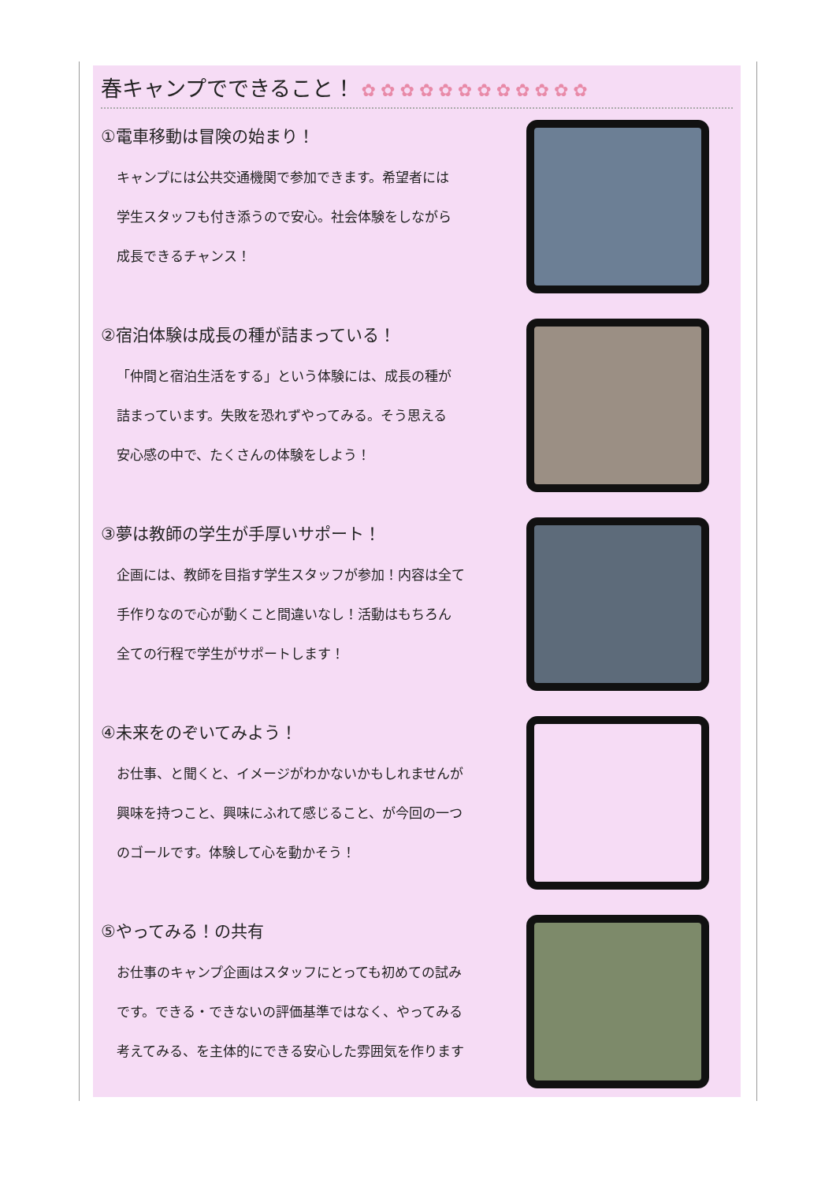春キャンプでできること！ ✿✿✿✿✿✿✿✿✿✿✿✿
①電車移動は冒険の始まり！
キャンプには公共交通機関で参加できます。希望者には
学生スタッフも付き添うので安心。社会体験をしながら
成長できるチャンス！
②宿泊体験は成長の種が詰まっている！
「仲間と宿泊生活をする」という体験には、成長の種が
詰まっています。失敗を恐れずやってみる。そう思える
安心感の中で、たくさんの体験をしよう！
③夢は教師の学生が手厚いサポート！
企画には、教師を目指す学生スタッフが参加！内容は全て
手作りなので心が動くこと間違いなし！活動はもちろん
全ての行程で学生がサポートします！
④未来をのぞいてみよう！
お仕事、と聞くと、イメージがわかないかもしれませんが
興味を持つこと、興味にふれて感じること、が今回の一つ
のゴールです。体験して心を動かそう！
⑤やってみる！の共有
お仕事のキャンプ企画はスタッフにとっても初めての試み
です。できる・できないの評価基準ではなく、やってみる
考えてみる、を主体的にできる安心した雰囲気を作ります